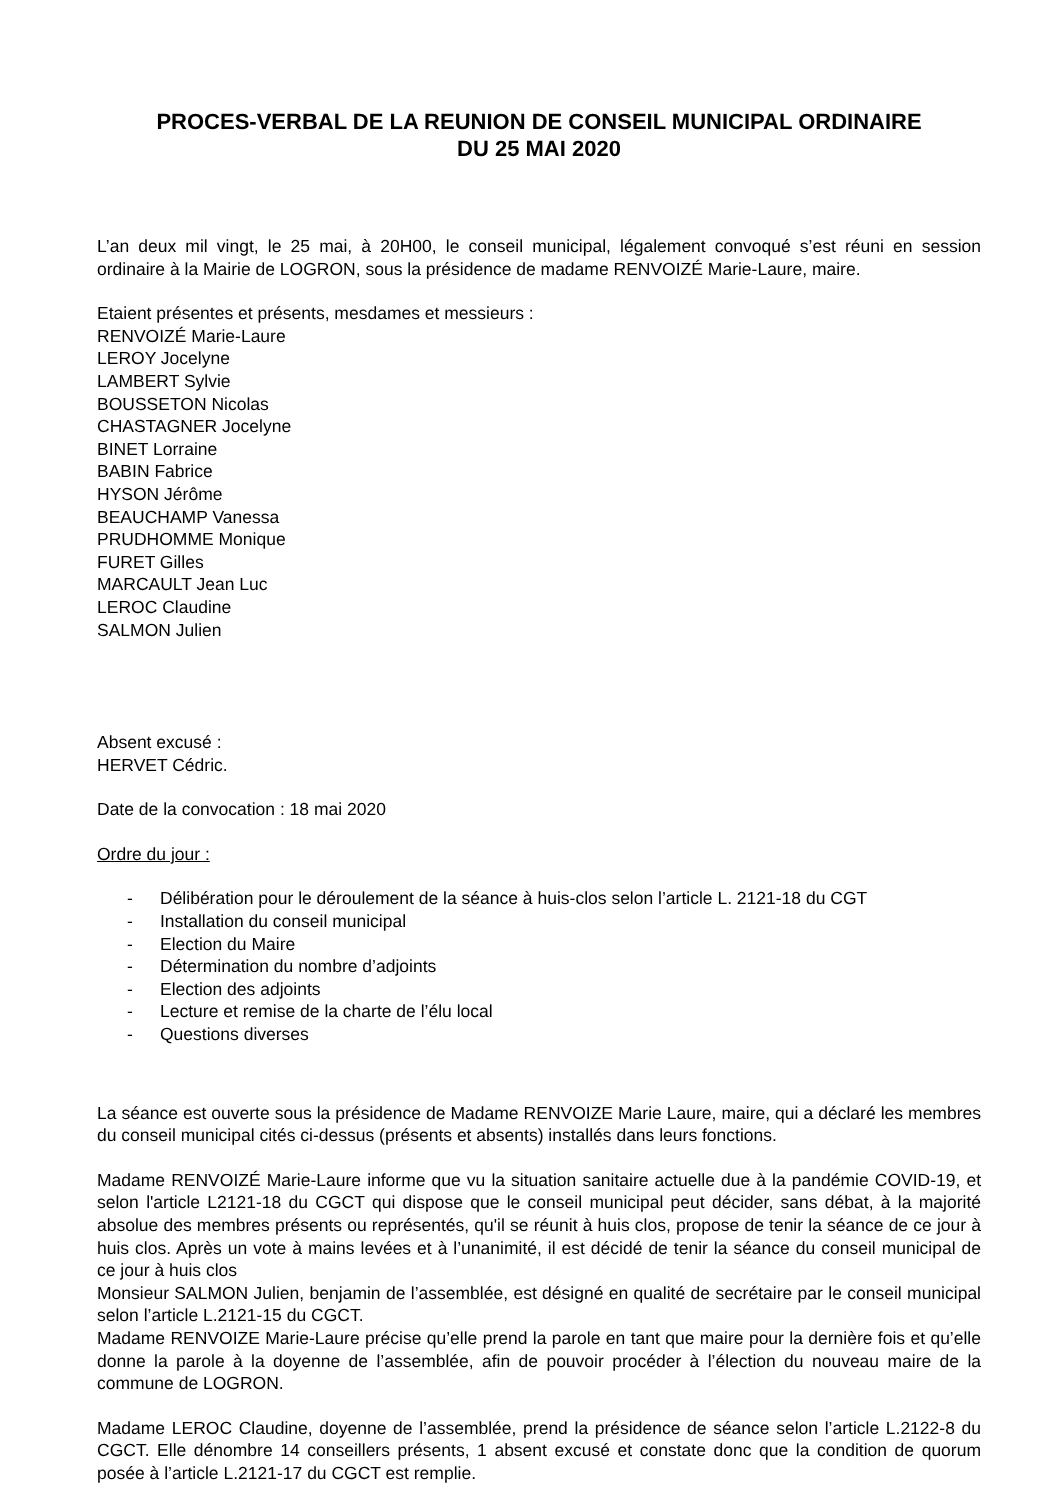PROCES-VERBAL DE LA REUNION DE CONSEIL MUNICIPAL ORDINAIRE
DU 25 MAI 2020
L’an deux mil vingt, le 25 mai, à 20H00, le conseil municipal, légalement convoqué s’est réuni en session ordinaire à la Mairie de LOGRON, sous la présidence de madame RENVOIZÉ Marie-Laure, maire.
Etaient présentes et présents, mesdames et messieurs :
RENVOIZÉ Marie-Laure
LEROY Jocelyne
LAMBERT Sylvie
BOUSSETON Nicolas
CHASTAGNER Jocelyne
BINET Lorraine
BABIN Fabrice
HYSON Jérôme
BEAUCHAMP Vanessa
PRUDHOMME Monique
FURET Gilles
MARCAULT Jean Luc
LEROC Claudine
SALMON Julien
Absent excusé :
HERVET Cédric.
Date de la convocation : 18 mai 2020
Ordre du jour :
- Délibération pour le déroulement de la séance à huis-clos selon l’article L. 2121-18 du CGT
- Installation du conseil municipal
- Election du Maire
- Détermination du nombre d’adjoints
- Election des adjoints
- Lecture et remise de la charte de l’élu local
- Questions diverses
La séance est ouverte sous la présidence de Madame RENVOIZE Marie Laure, maire, qui a déclaré les membres du conseil municipal cités ci-dessus (présents et absents) installés dans leurs fonctions.
Madame RENVOIZÉ Marie-Laure informe que vu la situation sanitaire actuelle due à la pandémie COVID-19, et selon l'article L2121-18 du CGCT qui dispose que le conseil municipal peut décider, sans débat, à la majorité absolue des membres présents ou représentés, qu'il se réunit à huis clos, propose de tenir la séance de ce jour à huis clos. Après un vote à mains levées et à l’unanimité, il est décidé de tenir la séance du conseil municipal de ce jour à huis clos
Monsieur SALMON Julien, benjamin de l’assemblée, est désigné en qualité de secrétaire par le conseil municipal selon l’article L.2121-15 du CGCT.
Madame RENVOIZE Marie-Laure précise qu’elle prend la parole en tant que maire pour la dernière fois et qu’elle donne la parole à la doyenne de l’assemblée, afin de pouvoir procéder à l’élection du nouveau maire de la commune de LOGRON.
Madame LEROC Claudine, doyenne de l’assemblée, prend la présidence de séance selon l’article L.2122-8 du CGCT. Elle dénombre 14 conseillers présents, 1 absent excusé et constate donc que la condition de quorum posée à l’article L.2121-17 du CGCT est remplie.